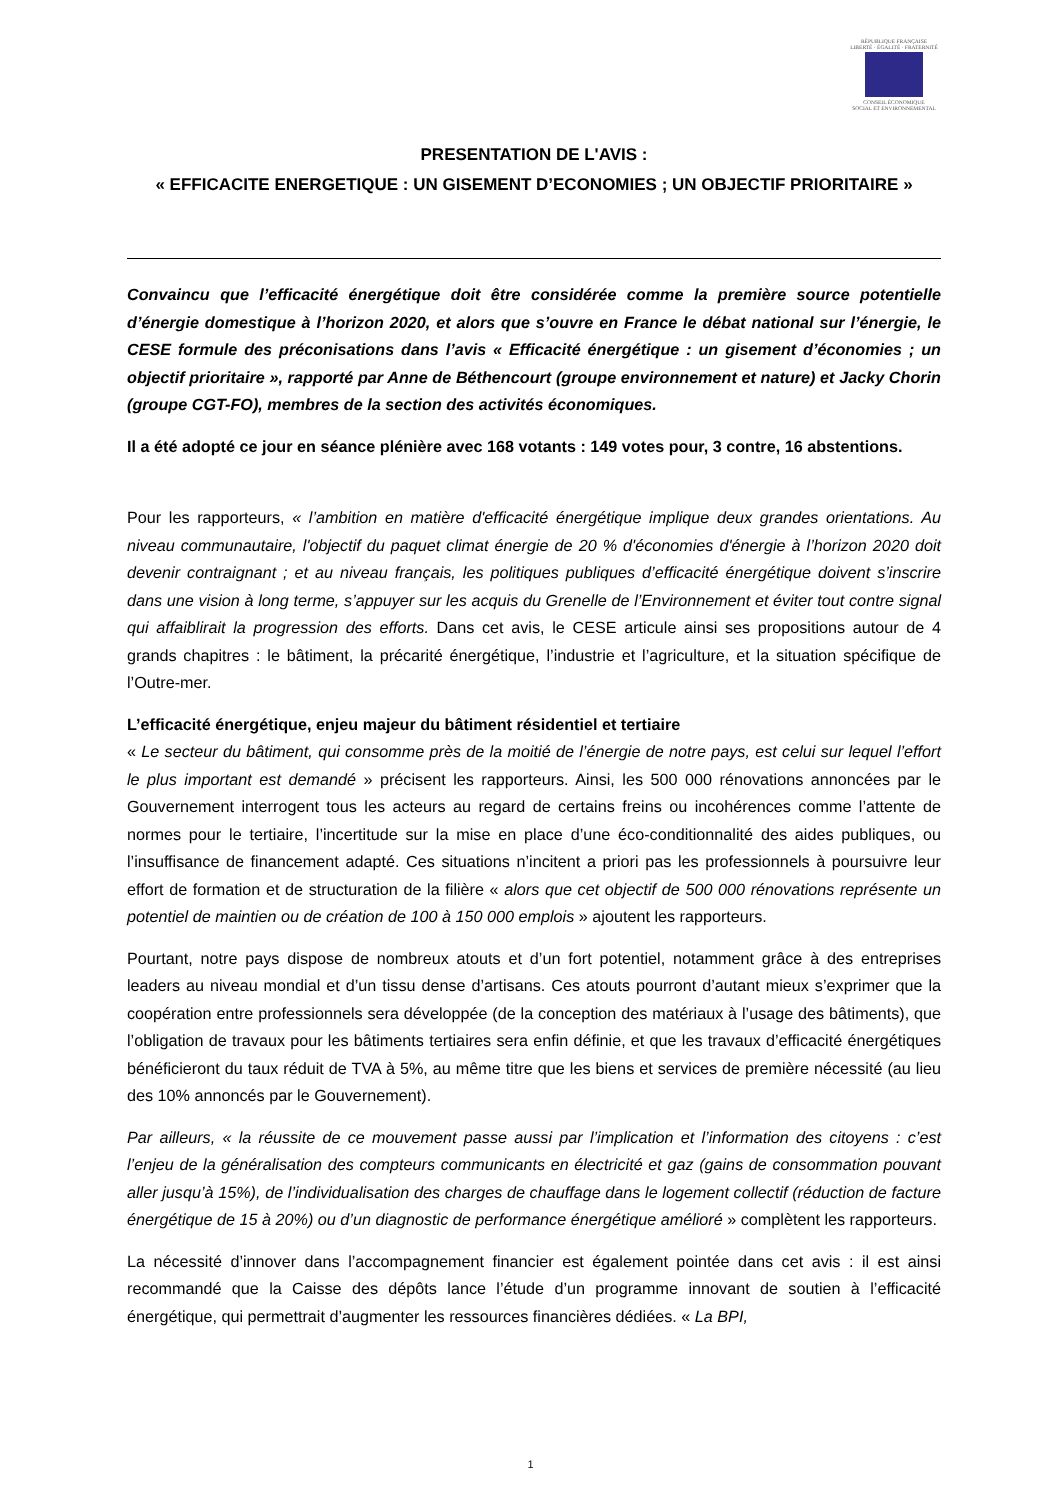RÉPUBLIQUE FRANÇAISE
LIBERTÉ · ÉGALITÉ · FRATERNITÉ
CONSEIL ÉCONOMIQUE
SOCIAL ET ENVIRONNEMENTAL
PRESENTATION DE L'AVIS :
« EFFICACITE ENERGETIQUE : UN GISEMENT D’ECONOMIES ; UN OBJECTIF PRIORITAIRE »
Convaincu que l’efficacité énergétique doit être considérée comme la première source potentielle d’énergie domestique à l’horizon 2020, et alors que s’ouvre en France le débat national sur l’énergie, le CESE formule des préconisations dans l’avis « Efficacité énergétique : un gisement d’économies ; un objectif prioritaire », rapporté par Anne de Béthencourt (groupe environnement et nature) et Jacky Chorin (groupe CGT-FO), membres de la section des activités économiques.
Il a été adopté ce jour en séance plénière avec 168 votants : 149 votes pour, 3 contre, 16 abstentions.
Pour les rapporteurs, « l’ambition en matière d'efficacité énergétique implique deux grandes orientations. Au niveau communautaire, l'objectif du paquet climat énergie de 20 % d'économies d'énergie à l’horizon 2020 doit devenir contraignant ; et au niveau français, les politiques publiques d’efficacité énergétique doivent s’inscrire dans une vision à long terme, s’appuyer sur les acquis du Grenelle de l’Environnement et éviter tout contre signal qui affaiblirait la progression des efforts. Dans cet avis, le CESE articule ainsi ses propositions autour de 4 grands chapitres : le bâtiment, la précarité énergétique, l’industrie et l’agriculture, et la situation spécifique de l’Outre-mer.
L’efficacité énergétique, enjeu majeur du bâtiment résidentiel et tertiaire
« Le secteur du bâtiment, qui consomme près de la moitié de l’énergie de notre pays, est celui sur lequel l’effort le plus important est demandé » précisent les rapporteurs. Ainsi, les 500 000 rénovations annoncées par le Gouvernement interrogent tous les acteurs au regard de certains freins ou incohérences comme l’attente de normes pour le tertiaire, l’incertitude sur la mise en place d’une éco-conditionnalité des aides publiques, ou l’insuffisance de financement adapté. Ces situations n’incitent a priori pas les professionnels à poursuivre leur effort de formation et de structuration de la filière « alors que cet objectif de 500 000 rénovations représente un potentiel de maintien ou de création de 100 à 150 000 emplois » ajoutent les rapporteurs.
Pourtant, notre pays dispose de nombreux atouts et d’un fort potentiel, notamment grâce à des entreprises leaders au niveau mondial et d’un tissu dense d’artisans. Ces atouts pourront d’autant mieux s’exprimer que la coopération entre professionnels sera développée (de la conception des matériaux à l’usage des bâtiments), que l’obligation de travaux pour les bâtiments tertiaires sera enfin définie, et que les travaux d’efficacité énergétiques bénéficieront du taux réduit de TVA à 5%, au même titre que les biens et services de première nécessité (au lieu des 10% annoncés par le Gouvernement).
Par ailleurs, « la réussite de ce mouvement passe aussi par l’implication et l’information des citoyens : c’est l’enjeu de la généralisation des compteurs communicants en électricité et gaz (gains de consommation pouvant aller jusqu’à 15%), de l’individualisation des charges de chauffage dans le logement collectif (réduction de facture énergétique de 15 à 20%) ou d’un diagnostic de performance énergétique amélioré » complètent les rapporteurs.
La nécessité d’innover dans l’accompagnement financier est également pointée dans cet avis : il est ainsi recommandé que la Caisse des dépôts lance l’étude d’un programme innovant de soutien à l’efficacité énergétique, qui permettrait d’augmenter les ressources financières dédiées. « La BPI,
1